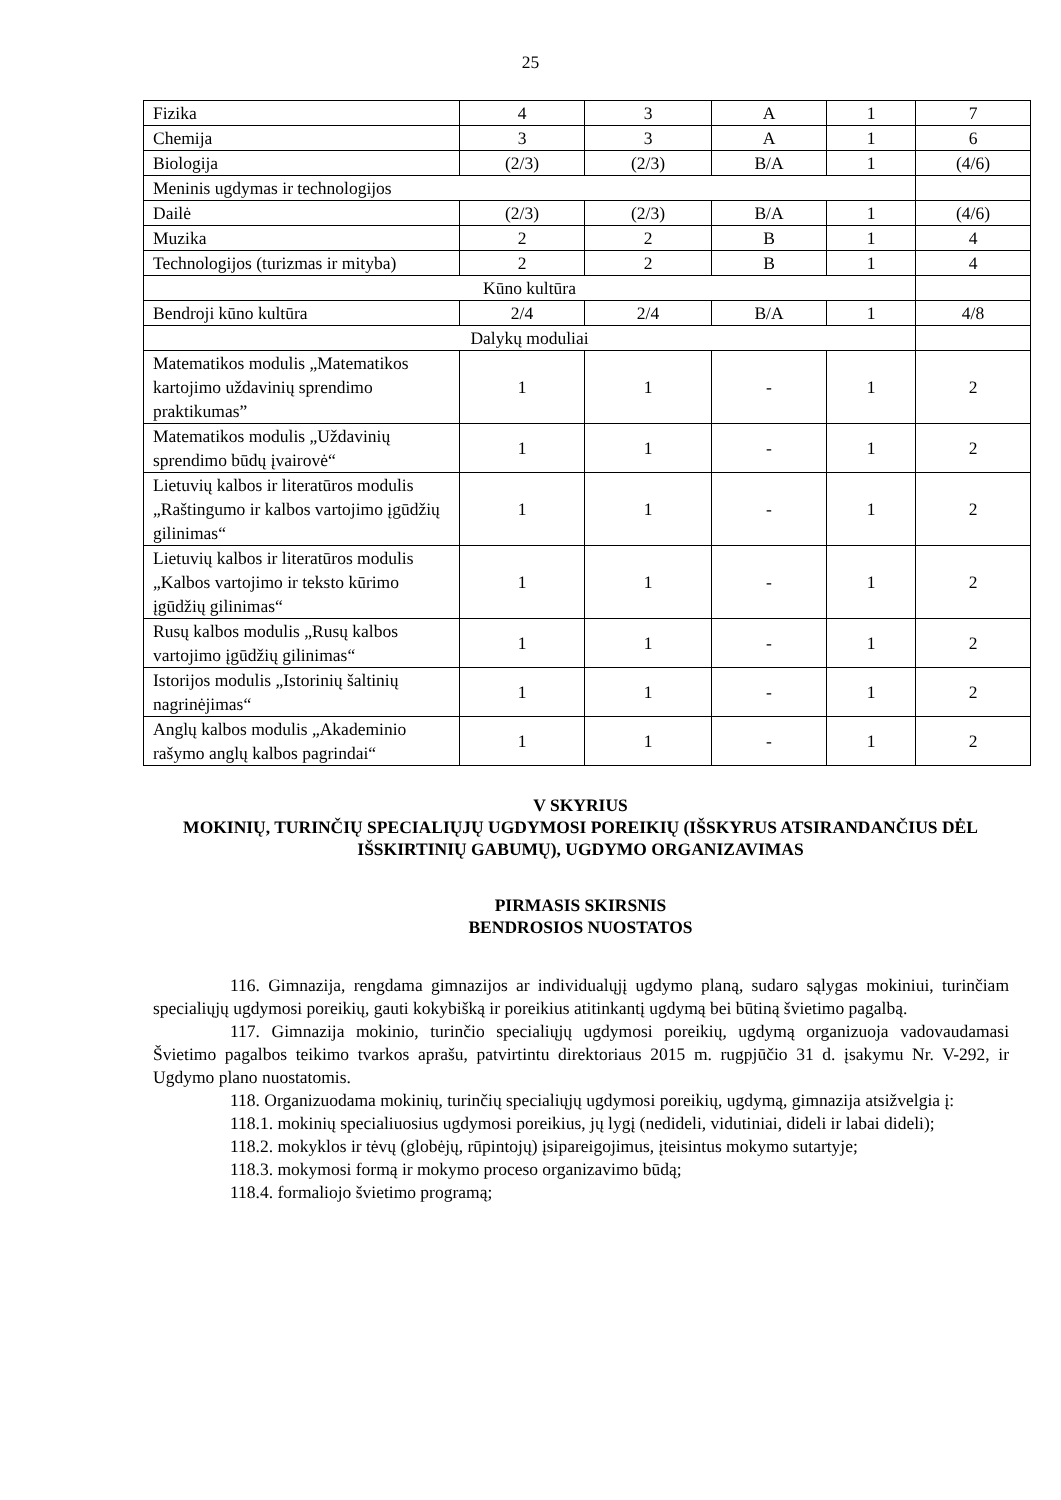25
| Fizika | 4 | 3 | A | 1 | 7 |
| Chemija | 3 | 3 | A | 1 | 6 |
| Biologija | (2/3) | (2/3) | B/A | 1 | (4/6) |
| Meninis ugdymas ir technologijos | | | | | |
| Dailė | (2/3) | (2/3) | B/A | 1 | (4/6) |
| Muzika | 2 | 2 | B | 1 | 4 |
| Technologijos (turizmas ir mityba) | 2 | 2 | B | 1 | 4 |
| Kūno kultūra | | | | | |
| Bendroji kūno kultūra | 2/4 | 2/4 | B/A | 1 | 4/8 |
| Dalykų moduliai | | | | | |
| Matematikos modulis „Matematikos kartojimo uždavinių sprendimo praktikumas” | 1 | 1 | - | 1 | 2 |
| Matematikos modulis „Uždavinių sprendimo būdų įvairovė“ | 1 | 1 | - | 1 | 2 |
| Lietuvių kalbos ir literatūros modulis „Raštingumo ir kalbos vartojimo įgūdžių gilinimas“ | 1 | 1 | - | 1 | 2 |
| Lietuvių kalbos ir literatūros modulis „Kalbos vartojimo ir teksto kūrimo įgūdžių gilinimas“ | 1 | 1 | - | 1 | 2 |
| Rusų kalbos modulis „Rusų kalbos vartojimo įgūdžių gilinimas“ | 1 | 1 | - | 1 | 2 |
| Istorijos modulis „Istorinių šaltinių nagrinėjimas“ | 1 | 1 | - | 1 | 2 |
| Anglų kalbos modulis „Akademinio rašymo anglų kalbos pagrindai“ | 1 | 1 | - | 1 | 2 |
V SKYRIUS
MOKINIŲ, TURINČIŲ SPECIALIŲJŲ UGDYMOSI POREIKIŲ (IŠSKYRUS ATSIRANDANČIUS DĖL IŠSKIRTINIŲ GABUMŲ), UGDYMO ORGANIZAVIMAS
PIRMASIS SKIRSNIS
BENDROSIOS NUOSTATOS
116. Gimnazija, rengdama gimnazijos ar individualųjį ugdymo planą, sudaro sąlygas mokiniui, turinčiam specialiųjų ugdymosi poreikių, gauti kokybišką ir poreikius atitinkantį ugdymą bei būtiną švietimo pagalbą.
117. Gimnazija mokinio, turinčio specialiųjų ugdymosi poreikių, ugdymą organizuoja vadovaudamasi Švietimo pagalbos teikimo tvarkos aprašu, patvirtintu direktoriaus 2015 m. rugpjūčio 31 d. įsakymu Nr. V-292, ir Ugdymo plano nuostatomis.
118. Organizuodama mokinių, turinčių specialiųjų ugdymosi poreikių, ugdymą, gimnazija atsižvelgia į:
118.1. mokinių specialiuosius ugdymosi poreikius, jų lygį (nedideli, vidutiniai, dideli ir labai dideli);
118.2. mokyklos ir tėvų (globėjų, rūpintojų) įsipareigojimus, įteisintus mokymo sutartyje;
118.3. mokymosi formą ir mokymo proceso organizavimo būdą;
118.4. formaliojo švietimo programą;